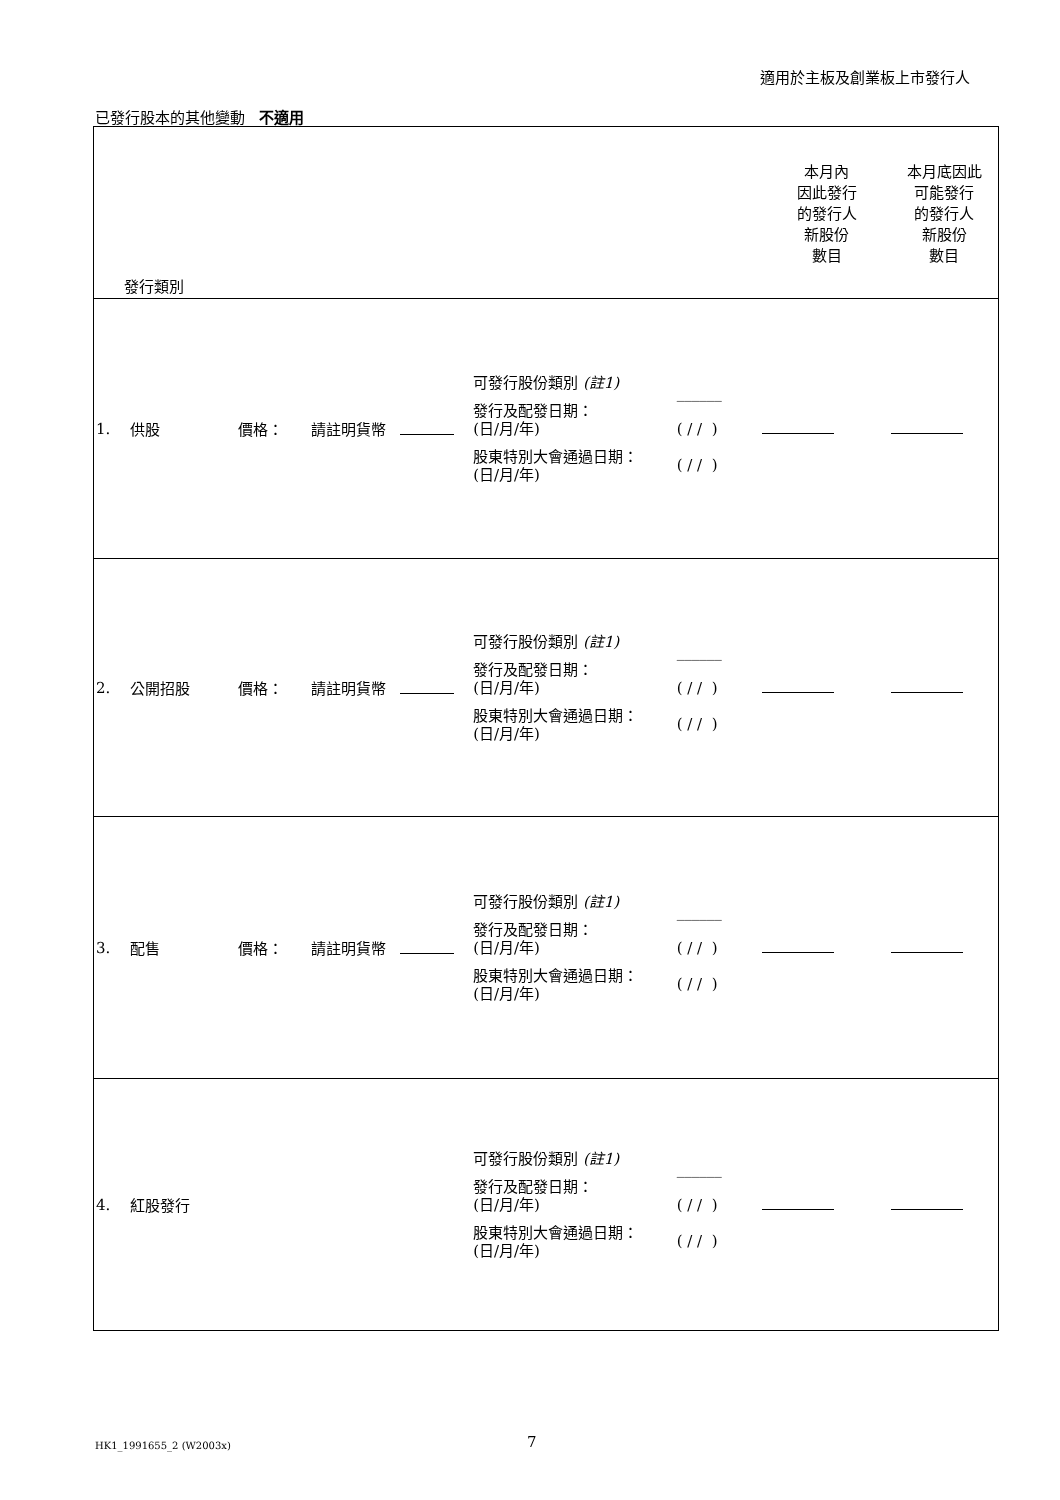適用於主板及創業板上市發行人
已發行股本的其他變動 不適用
| 發行類別 | | | | | 本月內 因此發行 的發行人 新股份 數目 | 本月底因此 可能發行 的發行人 新股份 數目 |
| 1. | 供股 | 價格： 請註明貨幣 | 可發行股份類別 (註1) 發行及配發日期： (日/月/年) 股東特別大會通過日期： (日/月/年) | ______ ( / / ) ( / / ) | | |
| 2. | 公開招股 | 價格： 請註明貨幣 | 可發行股份類別 (註1) 發行及配發日期： (日/月/年) 股東特別大會通過日期： (日/月/年) | ______ ( / / ) ( / / ) | | |
| 3. | 配售 | 價格： 請註明貨幣 | 可發行股份類別 (註1) 發行及配發日期： (日/月/年) 股東特別大會通過日期： (日/月/年) | ______ ( / / ) ( / / ) | | |
| 4. | 紅股發行 | | 可發行股份類別 (註1) 發行及配發日期： (日/月/年) 股東特別大會通過日期： (日/月/年) | ______ ( / / ) ( / / ) | | |
HK1_1991655_2 (W2003x) 7